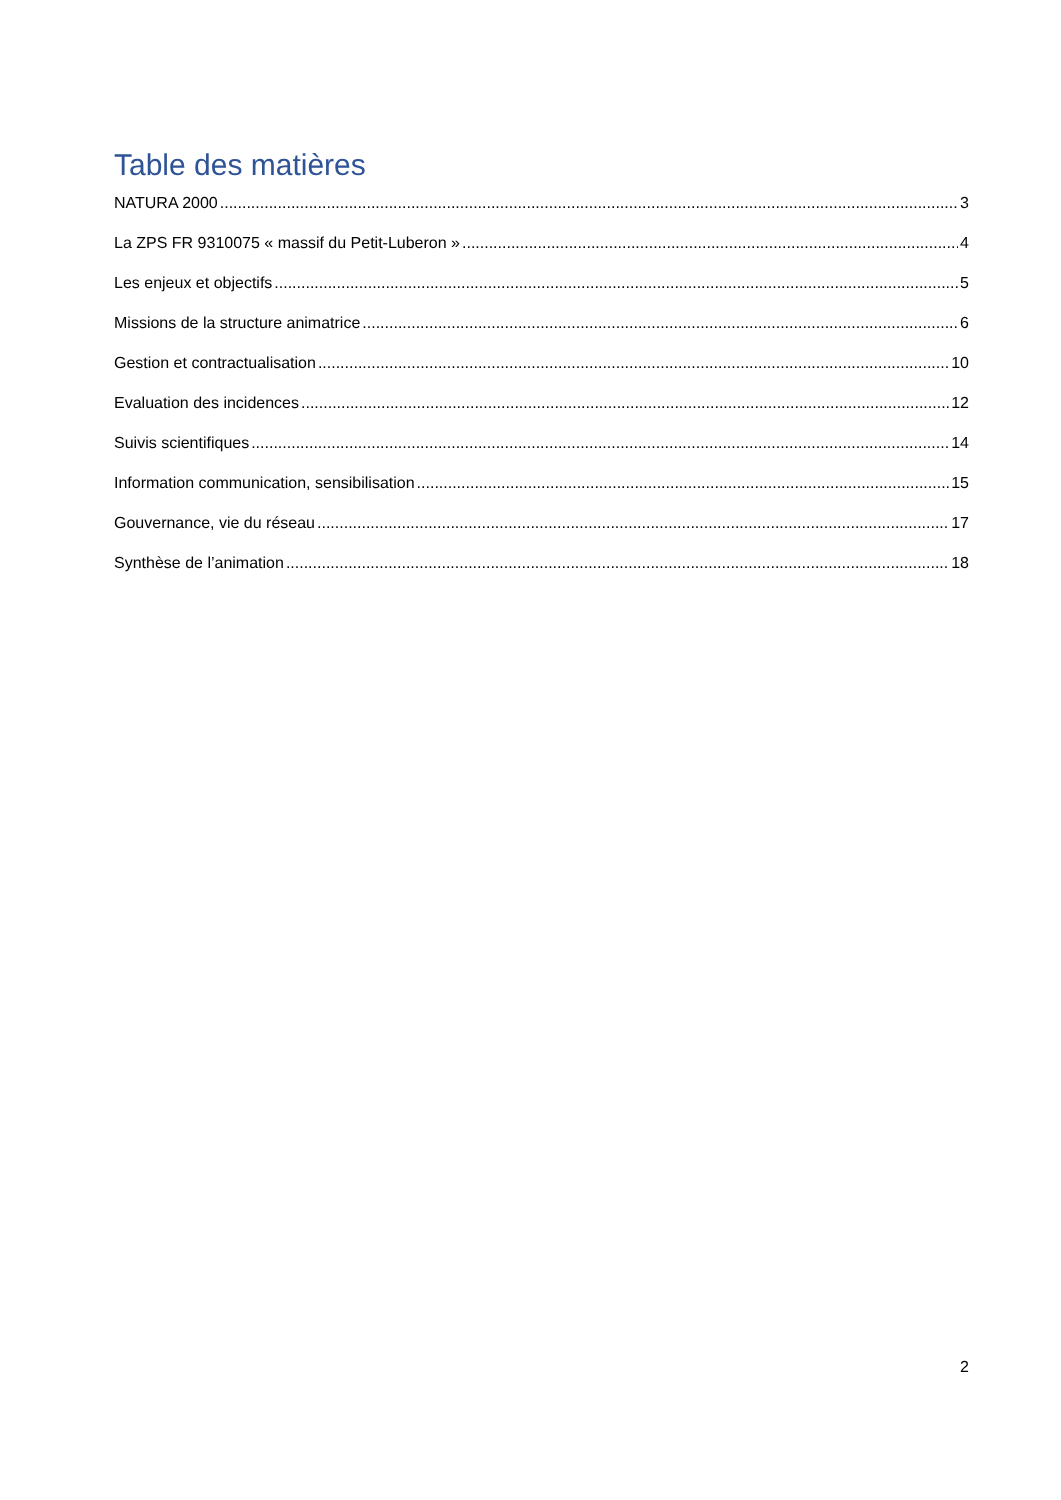Table des matières
NATURA 2000 3
La ZPS FR 9310075 « massif du Petit-Luberon » 4
Les enjeux et objectifs 5
Missions de la structure animatrice 6
Gestion et contractualisation 10
Evaluation des incidences 12
Suivis scientifiques 14
Information communication, sensibilisation 15
Gouvernance, vie du réseau 17
Synthèse de l’animation 18
2